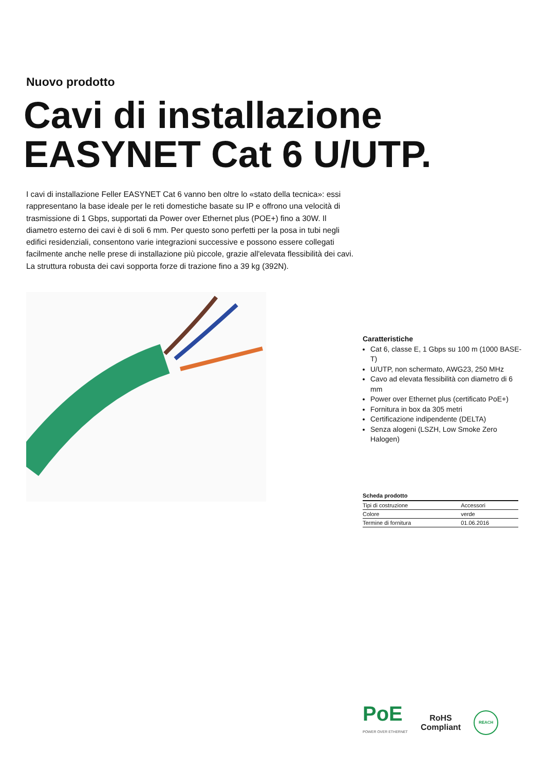Nuovo prodotto
Cavi di installazione
EASYNET Cat 6 U/UTP.
I cavi di installazione Feller EASYNET Cat 6 vanno ben oltre lo «stato della tecnica»: essi rappresentano la base ideale per le reti domestiche basate su IP e offrono una velocità di trasmissione di 1 Gbps, supportati da Power over Ethernet plus (POE+) fino a 30W. Il diametro esterno dei cavi è di soli 6 mm. Per questo sono perfetti per la posa in tubi negli edifici residenziali, consentono varie integrazioni successive e possono essere collegati facilmente anche nelle prese di installazione più piccole, grazie all'elevata flessibilità dei cavi. La struttura robusta dei cavi sopporta forze di trazione fino a 39 kg (392N).
Caratteristiche
Cat 6, classe E, 1 Gbps su 100 m (1000 BASE-T)
U/UTP, non schermato, AWG23, 250 MHz
Cavo ad elevata flessibilità con diametro di 6 mm
Power over Ethernet plus (certificato PoE+)
Fornitura in box da 305 metri
Certificazione indipendente (DELTA)
Senza alogeni (LSZH, Low Smoke Zero Halogen)
Scheda prodotto
| Tipi di costruzione | Accessori |
| Colore | verde |
| Termine di fornitura | 01.06.2016 |
PoE
POWER OVER ETHERNET
RoHS
Compliant
REACH